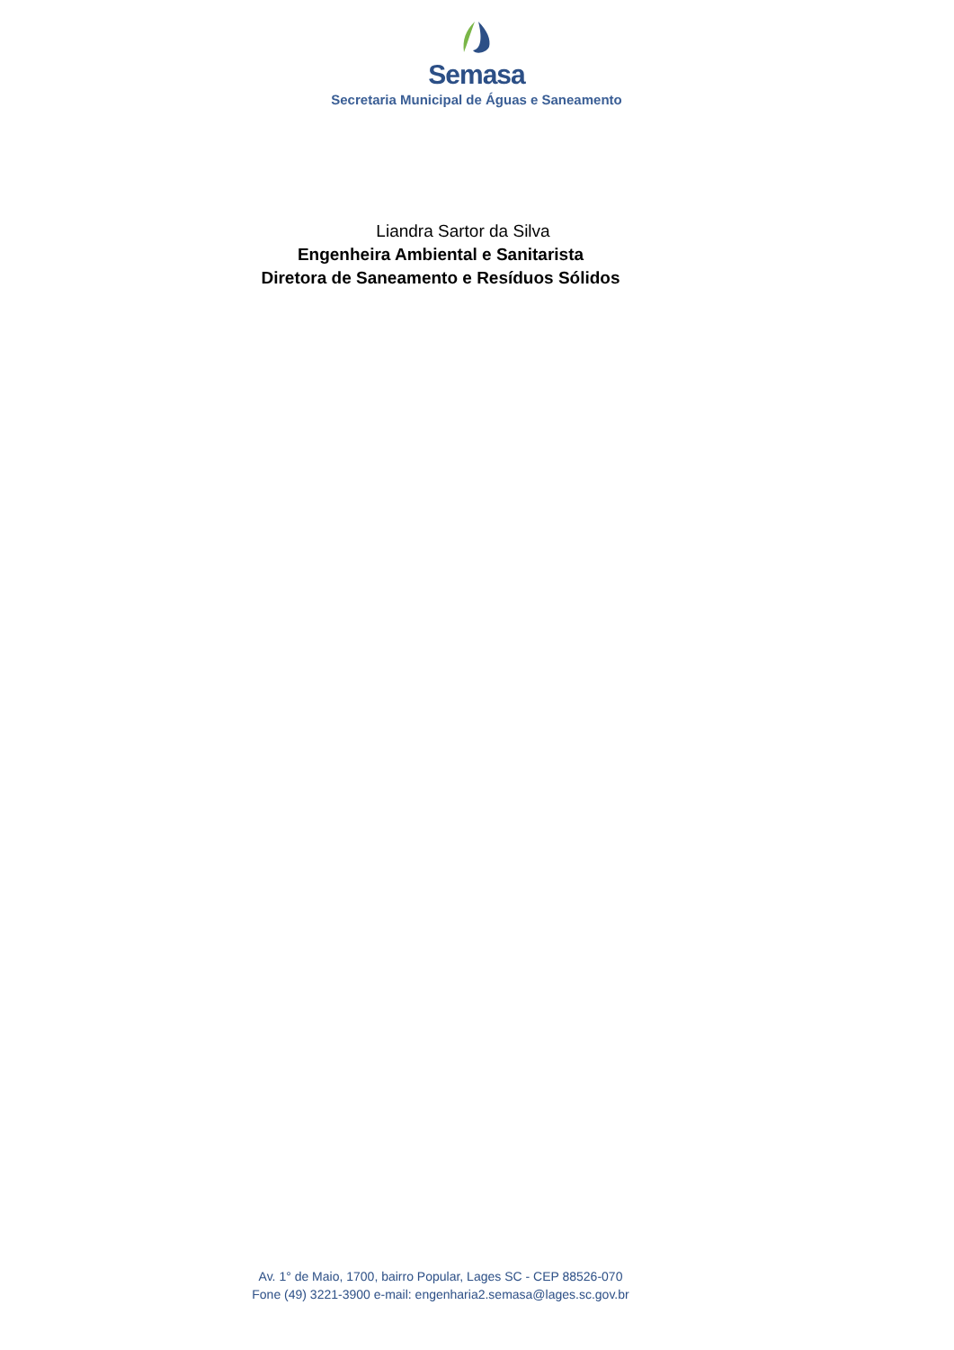Semasa
Secretaria Municipal de Águas e Saneamento
Liandra Sartor da Silva
Engenheira Ambiental e Sanitarista
Diretora de Saneamento e Resíduos Sólidos
Av. 1° de Maio, 1700, bairro Popular, Lages SC - CEP 88526-070
Fone (49) 3221-3900 e-mail: engenharia2.semasa@lages.sc.gov.br